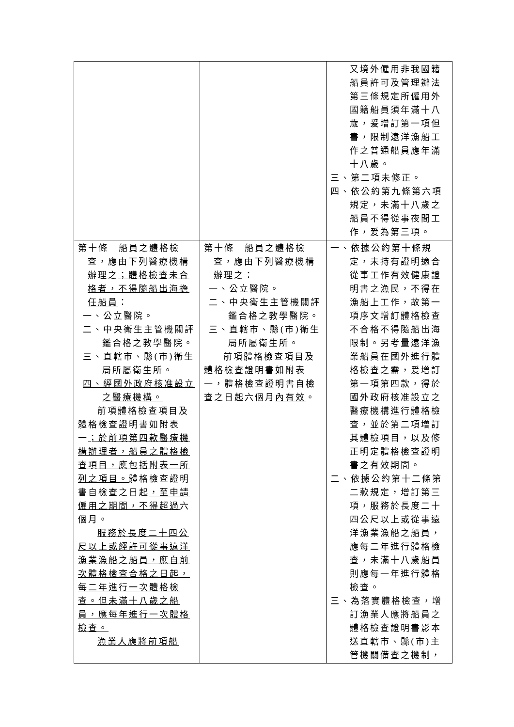| | | 又境外僱用非我國籍船員許可及管理辦法第三條規定所僱用外國籍船員須年滿十八歲，爰增訂第一項但書，限制遠洋漁船工作之普通船員應年滿十八歲。 三、第二項未修正。 四、依公約第九條第六項規定，未滿十八歲之船員不得從事夜間工作，爰為第三項。 |
| 第十條 船員之體格檢查，應由下列醫療機構辦理之 ；體格檢查未合格者，不得隨船出海擔任船員 ： 一、公立醫院。 二、中央衛生主管機關評鑑合格之教學醫院。 三、直轄市、縣(市)衛生局所屬衛生所。 四、經國外政府核准設立之醫療機構。 前項體格檢查項目及體格檢查證明書如附表一 ；於前項第四款醫療機構辦理者，船員之體格檢查項目，應包括附表一所列之項目。 體格檢查證明書自檢查之日起 ，至申請僱用之期間，不得超過 六個月。 服務於長度二十四公尺以上或經許可從事遠洋漁業漁船之船員，應自前次體格檢查合格之日起，每二年進行一次體格檢查。但未滿十八歲之船員，應每年進行一次體格檢查。 漁業人應將前項船 | 第十條 船員之體格檢查，應由下列醫療機構辦理之： 一、公立醫院。 二、中央衛生主管機關評鑑合格之教學醫院。 三、直轄市、縣(市)衛生局所屬衛生所。 前項體格檢查項目及體格檢查證明書如附表一，體格檢查證明書自檢查之日起六個月 內有效 。 | 一、依據公約第十條規定，未持有證明適合從事工作有效健康證明書之漁民，不得在漁船上工作，故第一項序文增訂體格檢查不合格不得隨船出海限制。另考量遠洋漁業船員在國外進行體格檢查之需，爰增訂第一項第四款，得於國外政府核准設立之醫療機構進行體格檢查，並於第二項增訂其體檢項目，以及修正明定體格檢查證明書之有效期間。 二、依據公約第十二條第二款規定，增訂第三項，服務於長度二十四公尺以上或從事遠洋漁業漁船之船員，應每二年進行體格檢查，未滿十八歲船員則應每一年進行體格檢查。 三、為落實體格檢查，增訂漁業人應將船員之體格檢查證明書影本送直轄市、縣(市)主管機關備查之機制， |